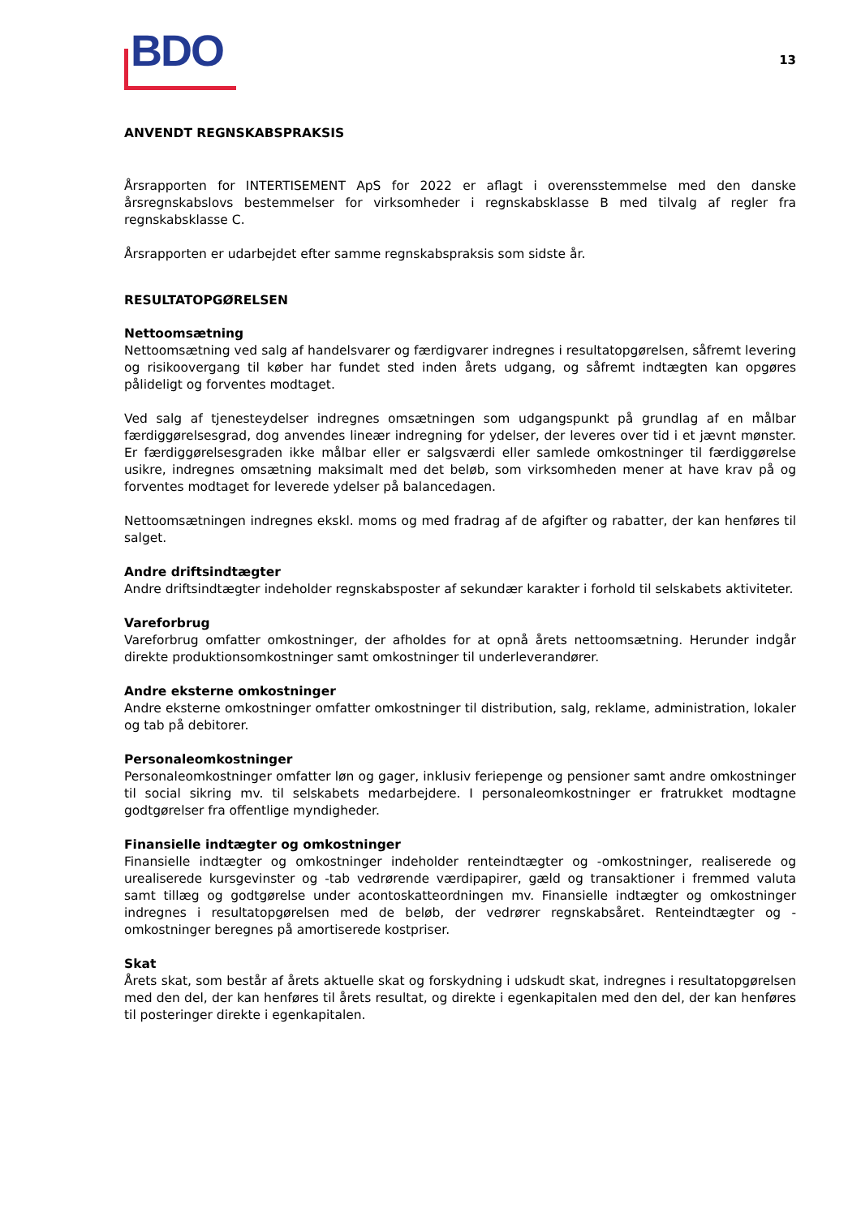BDO
13
ANVENDT REGNSKABSPRAKSIS
Årsrapporten for INTERTISEMENT ApS for 2022 er aflagt i overensstemmelse med den danske årsregnskabslovs bestemmelser for virksomheder i regnskabsklasse B med tilvalg af regler fra regnskabsklasse C.
Årsrapporten er udarbejdet efter samme regnskabspraksis som sidste år.
RESULTATOPGØRELSEN
Nettoomsætning
Nettoomsætning ved salg af handelsvarer og færdigvarer indregnes i resultatopgørelsen, såfremt levering og risikoovergang til køber har fundet sted inden årets udgang, og såfremt indtægten kan opgøres pålideligt og forventes modtaget.
Ved salg af tjenesteydelser indregnes omsætningen som udgangspunkt på grundlag af en målbar færdiggørelsesgrad, dog anvendes lineær indregning for ydelser, der leveres over tid i et jævnt mønster. Er færdiggørelsesgraden ikke målbar eller er salgsværdi eller samlede omkostninger til færdiggørelse usikre, indregnes omsætning maksimalt med det beløb, som virksomheden mener at have krav på og forventes modtaget for leverede ydelser på balancedagen.
Nettoomsætningen indregnes ekskl. moms og med fradrag af de afgifter og rabatter, der kan henføres til salget.
Andre driftsindtægter
Andre driftsindtægter indeholder regnskabsposter af sekundær karakter i forhold til selskabets aktiviteter.
Vareforbrug
Vareforbrug omfatter omkostninger, der afholdes for at opnå årets nettoomsætning. Herunder indgår direkte produktionsomkostninger samt omkostninger til underleverandører.
Andre eksterne omkostninger
Andre eksterne omkostninger omfatter omkostninger til distribution, salg, reklame, administration, lokaler og tab på debitorer.
Personaleomkostninger
Personaleomkostninger omfatter løn og gager, inklusiv feriepenge og pensioner samt andre omkostninger til social sikring mv. til selskabets medarbejdere. I personaleomkostninger er fratrukket modtagne godtgørelser fra offentlige myndigheder.
Finansielle indtægter og omkostninger
Finansielle indtægter og omkostninger indeholder renteindtægter og -omkostninger, realiserede og urealiserede kursgevinster og -tab vedrørende værdipapirer, gæld og transaktioner i fremmed valuta samt tillæg og godtgørelse under acontoskatteordningen mv. Finansielle indtægter og omkostninger indregnes i resultatopgørelsen med de beløb, der vedrører regnskabsåret. Renteindtægter og -omkostninger beregnes på amortiserede kostpriser.
Skat
Årets skat, som består af årets aktuelle skat og forskydning i udskudt skat, indregnes i resultatopgørelsen med den del, der kan henføres til årets resultat, og direkte i egenkapitalen med den del, der kan henføres til posteringer direkte i egenkapitalen.